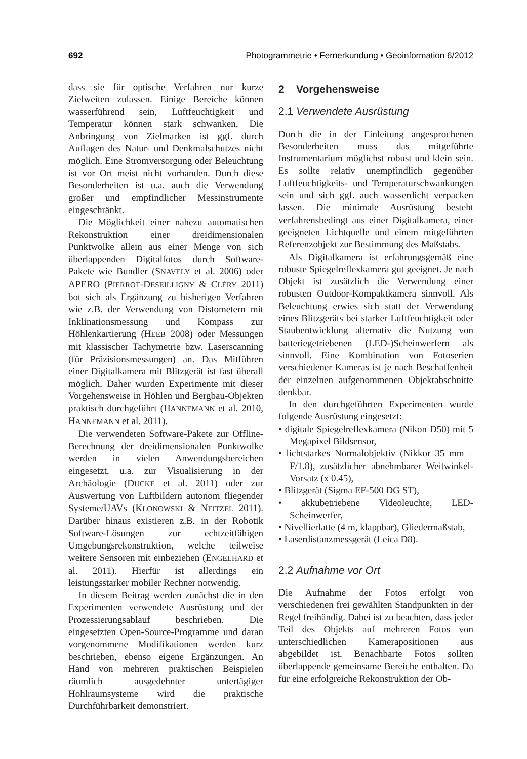692 Photogrammetrie • Fernerkundung • Geoinformation 6/2012
dass sie für optische Verfahren nur kurze Zielweiten zulassen. Einige Bereiche können wasserführend sein, Luftfeuchtigkeit und Temperatur können stark schwanken. Die Anbringung von Zielmarken ist ggf. durch Auflagen des Natur- und Denkmalschutzes nicht möglich. Eine Stromversorgung oder Beleuchtung ist vor Ort meist nicht vorhanden. Durch diese Besonderheiten ist u.a. auch die Verwendung großer und empfindlicher Messinstrumente eingeschränkt.
Die Möglichkeit einer nahezu automatischen Rekonstruktion einer dreidimensionalen Punktwolke allein aus einer Menge von sich überlappenden Digitalfotos durch Software-Pakete wie Bundler (SNAVELY et al. 2006) oder APERO (PIERROT-DESEILLIGNY & CLÉRY 2011) bot sich als Ergänzung zu bisherigen Verfahren wie z.B. der Verwendung von Distometern mit Inklinationsmessung und Kompass zur Höhlenkartierung (HEEB 2008) oder Messungen mit klassischer Tachymetrie bzw. Laserscanning (für Präzisionsmessungen) an. Das Mitführen einer Digitalkamera mit Blitzgerät ist fast überall möglich. Daher wurden Experimente mit dieser Vorgehensweise in Höhlen und Bergbau-Objekten praktisch durchgeführt (HANNEMANN et al. 2010, HANNEMANN et al. 2011).
Die verwendeten Software-Pakete zur Offline-Berechnung der dreidimensionalen Punktwolke werden in vielen Anwendungsbereichen eingesetzt, u.a. zur Visualisierung in der Archäologie (DUCKE et al. 2011) oder zur Auswertung von Luftbildern autonom fliegender Systeme/UAVs (KLONOWSKI & NEITZEL 2011). Darüber hinaus existieren z.B. in der Robotik Software-Lösungen zur echtzeitfähigen Umgebungsrekonstruktion, welche teilweise weitere Sensoren mit einbeziehen (ENGELHARD et al. 2011). Hierfür ist allerdings ein leistungsstarker mobiler Rechner notwendig.
In diesem Beitrag werden zunächst die in den Experimenten verwendete Ausrüstung und der Prozessierungsablauf beschrieben. Die eingesetzten Open-Source-Programme und daran vorgenommene Modifikationen werden kurz beschrieben, ebenso eigene Ergänzungen. An Hand von mehreren praktischen Beispielen räumlich ausgedehnter untertägiger Hohlraumsysteme wird die praktische Durchführbarkeit demonstriert.
2 Vorgehensweise
2.1 Verwendete Ausrüstung
Durch die in der Einleitung angesprochenen Besonderheiten muss das mitgeführte Instrumentarium möglichst robust und klein sein. Es sollte relativ unempfindlich gegenüber Luftfeuchtigkeits- und Temperaturschwankungen sein und sich ggf. auch wasserdicht verpacken lassen. Die minimale Ausrüstung besteht verfahrensbedingt aus einer Digitalkamera, einer geeigneten Lichtquelle und einem mitgeführten Referenzobjekt zur Bestimmung des Maßstabs.
Als Digitalkamera ist erfahrungsgemäß eine robuste Spiegelreflexkamera gut geeignet. Je nach Objekt ist zusätzlich die Verwendung einer robusten Outdoor-Kompaktkamera sinnvoll. Als Beleuchtung erwies sich statt der Verwendung eines Blitzgeräts bei starker Luftfeuchtigkeit oder Staubentwicklung alternativ die Nutzung von batteriegetriebenen (LED-)Scheinwerfern als sinnvoll. Eine Kombination von Fotoserien verschiedener Kameras ist je nach Beschaffenheit der einzelnen aufgenommenen Objektabschnitte denkbar.
In den durchgeführten Experimenten wurde folgende Ausrüstung eingesetzt:
• digitale Spiegelreflexkamera (Nikon D50) mit 5 Megapixel Bildsensor,
• lichtstarkes Normalobjektiv (Nikkor 35 mm – F/1.8), zusätzlicher abnehmbarer Weitwinkel-Vorsatz (x 0.45),
• Blitzgerät (Sigma EF-500 DG ST),
• akkubetriebene Videoleuchte, LED-Scheinwerfer,
• Nivellierlatte (4 m, klappbar), Gliedermaßstab,
• Laserdistanzmessgerät (Leica D8).
2.2 Aufnahme vor Ort
Die Aufnahme der Fotos erfolgt von verschiedenen frei gewählten Standpunkten in der Regel freihändig. Dabei ist zu beachten, dass jeder Teil des Objekts auf mehreren Fotos von unterschiedlichen Kamerapositionen aus abgebildet ist. Benachbarte Fotos sollten überlappende gemeinsame Bereiche enthalten. Da für eine erfolgreiche Rekonstruktion der Ob-